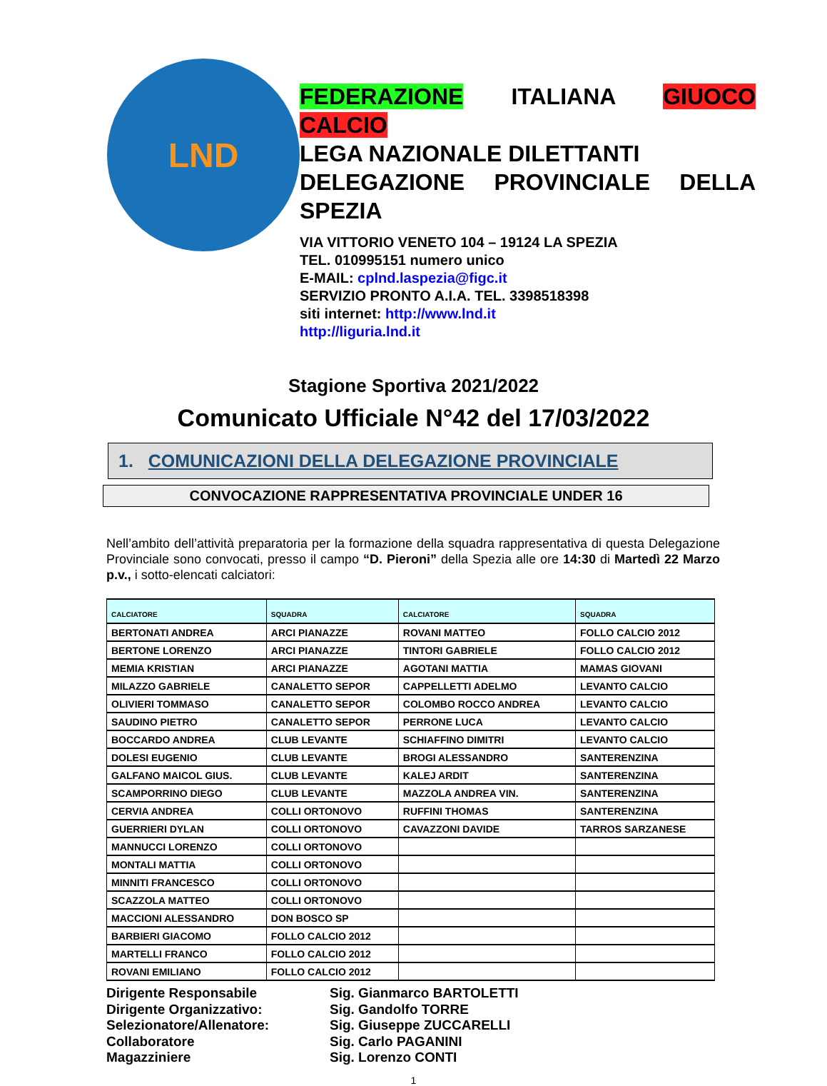LND
FEDERAZIONE ITALIANA GIUOCO CALCIO
LEGA NAZIONALE DILETTANTI
DELEGAZIONE PROVINCIALE DELLA SPEZIA
VIA VITTORIO VENETO 104 – 19124 LA SPEZIA
TEL. 010995151 numero unico
E-MAIL: cplnd.laspezia@figc.it
SERVIZIO PRONTO A.I.A. TEL. 3398518398
siti internet: http://www.lnd.it
http://liguria.lnd.it
Stagione Sportiva 2021/2022
Comunicato Ufficiale N°42 del 17/03/2022
1. COMUNICAZIONI DELLA DELEGAZIONE PROVINCIALE
CONVOCAZIONE RAPPRESENTATIVA PROVINCIALE UNDER 16
Nell’ambito dell’attività preparatoria per la formazione della squadra rappresentativa di questa Delegazione Provinciale sono convocati, presso il campo “D. Pieroni” della Spezia alle ore 14:30 di Martedì 22 Marzo p.v., i sotto-elencati calciatori:
| CALCIATORE | SQUADRA | CALCIATORE | SQUADRA |
| --- | --- | --- | --- |
| BERTONATI ANDREA | ARCI PIANAZZE | ROVANI MATTEO | FOLLO CALCIO 2012 |
| BERTONE LORENZO | ARCI PIANAZZE | TINTORI GABRIELE | FOLLO CALCIO 2012 |
| MEMIA KRISTIAN | ARCI PIANAZZE | AGOTANI MATTIA | MAMAS GIOVANI |
| MILAZZO GABRIELE | CANALETTO SEPOR | CAPPELLETTI ADELMO | LEVANTO CALCIO |
| OLIVIERI TOMMASO | CANALETTO SEPOR | COLOMBO ROCCO ANDREA | LEVANTO CALCIO |
| SAUDINO PIETRO | CANALETTO SEPOR | PERRONE LUCA | LEVANTO CALCIO |
| BOCCARDO ANDREA | CLUB LEVANTE | SCHIAFFINO DIMITRI | LEVANTO CALCIO |
| DOLESI EUGENIO | CLUB LEVANTE | BROGI ALESSANDRO | SANTERENZINA |
| GALFANO MAICOL GIUS. | CLUB LEVANTE | KALEJ ARDIT | SANTERENZINA |
| SCAMPORRINO DIEGO | CLUB LEVANTE | MAZZOLA ANDREA VIN. | SANTERENZINA |
| CERVIA ANDREA | COLLI ORTONOVO | RUFFINI THOMAS | SANTERENZINA |
| GUERRIERI DYLAN | COLLI ORTONOVO | CAVAZZONI DAVIDE | TARROS SARZANESE |
| MANNUCCI LORENZO | COLLI ORTONOVO | | |
| MONTALI MATTIA | COLLI ORTONOVO | | |
| MINNITI FRANCESCO | COLLI ORTONOVO | | |
| SCAZZOLA MATTEO | COLLI ORTONOVO | | |
| MACCIONI ALESSANDRO | DON BOSCO SP | | |
| BARBIERI GIACOMO | FOLLO CALCIO 2012 | | |
| MARTELLI FRANCO | FOLLO CALCIO 2012 | | |
| ROVANI EMILIANO | FOLLO CALCIO 2012 | | |
Dirigente Responsabile
Sig. Gianmarco BARTOLETTI
Dirigente Organizzativo:
Sig. Gandolfo TORRE
Selezionatore/Allenatore:
Sig. Giuseppe ZUCCARELLI
Collaboratore
Sig. Carlo PAGANINI
Magazziniere
Sig. Lorenzo CONTI
1